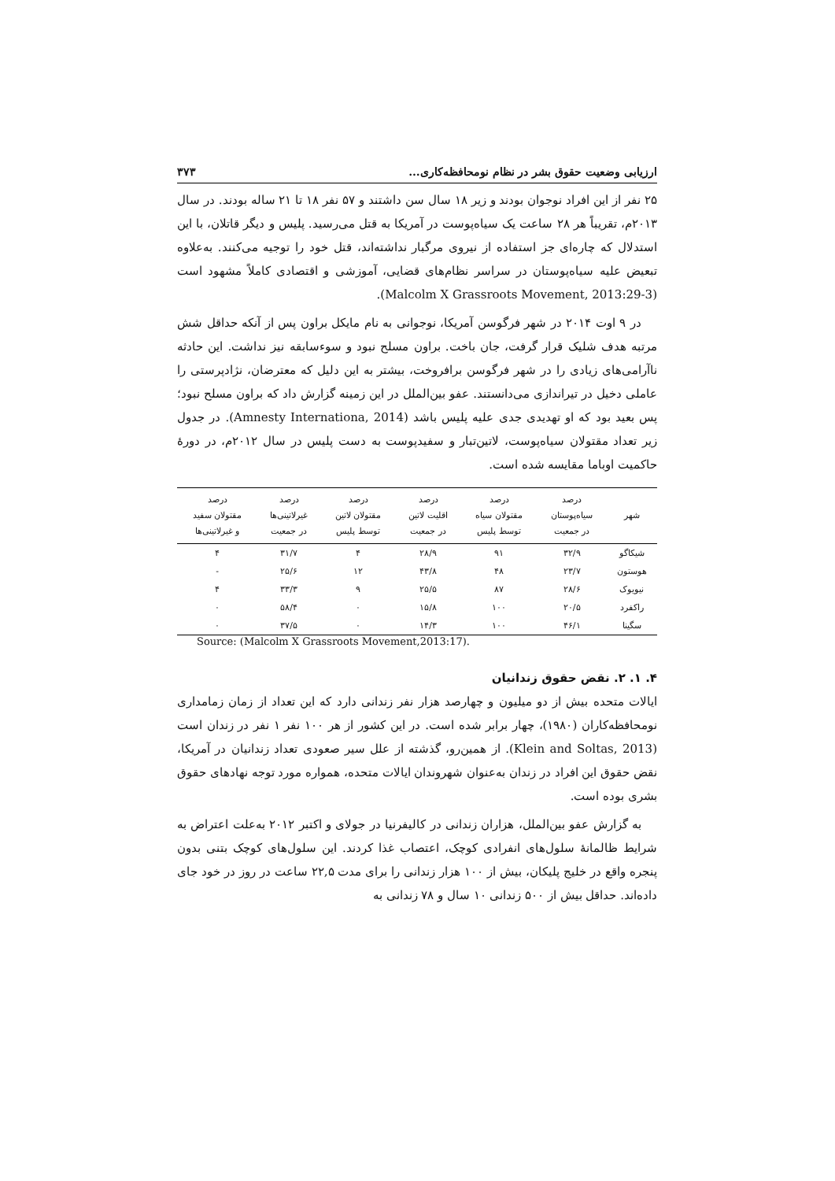ارزیابی وضعیت حقوق بشر در نظام نومحافظه‌کاری... ۳۷۳
۲۵ نفر از این افراد نوجوان بودند و زیر ۱۸ سال سن داشتند و ۵۷ نفر ۱۸ تا ۲۱ ساله بودند. در سال ۲۰۱۳م، تقریباً هر ۲۸ ساعت یک سیاه‌پوست در آمریکا به قتل می‌رسید. پلیس و دیگر قاتلان، با این استدلال که چاره‌ای جز استفاده از نیروی مرگبار نداشته‌اند، قتل خود را توجیه می‌کنند. به‌علاوه تبعیض علیه سیاه‌پوستان در سراسر نظام‌های قضایی، آموزشی و اقتصادی کاملاً مشهود است (Malcolm X Grassroots Movement, 2013:29-3).
در ۹ اوت ۲۰۱۴ در شهر فرگوسن آمریکا، نوجوانی به نام مایکل براون پس از آنکه حداقل شش مرتبه هدف شلیک قرار گرفت، جان باخت. براون مسلح نبود و سوءسابقه نیز نداشت. این حادثه ناآرامی‌های زیادی را در شهر فرگوسن برافروخت، بیشتر به این دلیل که معترضان، نژادپرستی را عاملی دخیل در تیراندازی می‌دانستند. عفو بین‌الملل در این زمینه گزارش داد که براون مسلح نبود؛ پس بعید بود که او تهدیدی جدی علیه پلیس باشد (Amnesty Internationa, 2014). در جدول زیر تعداد مقتولان سیاه‌پوست، لاتین‌تبار و سفیدپوست به دست پلیس در سال ۲۰۱۲م، در دورۀ حاکمیت اوباما مقایسه شده است.
| شهر | درصد سیاه‌پوستان در جمعیت | درصد مقتولان سیاه توسط پلیس | درصد اقلیت لاتین در جمعیت | درصد مقتولان لاتین توسط پلیس | درصد غیرلاتینی‌ها در جمعیت | درصد مقتولان سفید و غیرلاتینی‌ها |
| --- | --- | --- | --- | --- | --- | --- |
| شیکاگو | ۳۲/۹ | ۹۱ | ۲۸/۹ | ۴ | ۳۱/۷ | ۴ |
| هوستون | ۲۳/۷ | ۴۸ | ۴۳/۸ | ۱۲ | ۲۵/۶ | - |
| نیویوک | ۲۸/۶ | ۸۷ | ۲۵/۵ | ۹ | ۳۳/۳ | ۴ |
| راکفرد | ۲۰/۵ | ۱۰۰ | ۱۵/۸ | ۰ | ۵۸/۴ | ۰ |
| سگینا | ۴۶/۱ | ۱۰۰ | ۱۴/۳ | ۰ | ۳۷/۵ | ۰ |
Source: (Malcolm X Grassroots Movement,2013:17).
۴. ۱. ۲. نقض حقوق زندانیان
ایالات متحده بیش از دو میلیون و چهارصد هزار نفر زندانی دارد که این تعداد از زمان زمامداری نومحافظه‌کاران (۱۹۸۰)، چهار برابر شده است. در این کشور از هر ۱۰۰ نفر ۱ نفر در زندان است (Klein and Soltas, 2013). از همین‌رو، گذشته از علل سیر صعودی تعداد زندانیان در آمریکا، نقض حقوق این افراد در زندان به‌عنوان شهروندان ایالات متحده، همواره مورد توجه نهادهای حقوق بشری بوده است.
به گزارش عفو بین‌الملل، هزاران زندانی در کالیفرنیا در جولای و اکتبر ۲۰۱۲ به‌علت اعتراض به شرایط ظالمانۀ سلول‌های انفرادی کوچک، اعتصاب غذا کردند. این سلول‌های کوچک بتنی بدون پنجره واقع در خلیج پلیکان، بیش از ۱۰۰ هزار زندانی را برای مدت ۲۲,۵ ساعت در روز در خود جای داده‌اند. حداقل بیش از ۵۰۰ زندانی ۱۰ سال و ۷۸ زندانی به